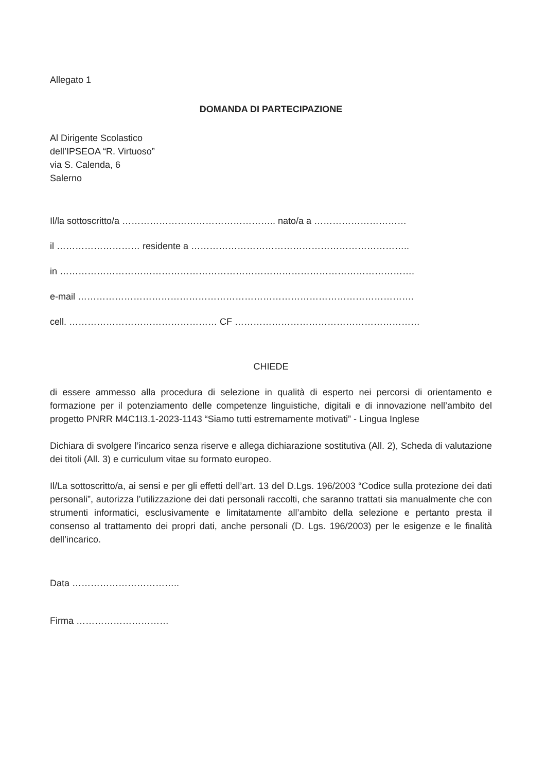Allegato 1
DOMANDA DI PARTECIPAZIONE
Al Dirigente Scolastico
dell’IPSEOA “R. Virtuoso”
via S. Calenda, 6
Salerno
Il/la sottoscritto/a ………………………………………….. nato/a a …………………………
il ……………………… residente a ……………………………………………………………..
in …………………………………………………………………………………………………….
e-mail ……………………………………………………………………………………………….
cell. ………………………………………… CF ……………………………………………………
CHIEDE
di essere ammesso alla procedura di selezione in qualità di esperto nei percorsi di orientamento e formazione per il potenziamento delle competenze linguistiche, digitali e di innovazione nell’ambito del progetto PNRR M4C1I3.1-2023-1143 “Siamo tutti estremamente motivati” - Lingua Inglese
Dichiara di svolgere l’incarico senza riserve e allega dichiarazione sostitutiva (All. 2), Scheda di valutazione dei titoli (All. 3) e curriculum vitae su formato europeo.
Il/La sottoscritto/a, ai sensi e per gli effetti dell’art. 13 del D.Lgs. 196/2003 “Codice sulla protezione dei dati personali”, autorizza l’utilizzazione dei dati personali raccolti, che saranno trattati sia manualmente che con strumenti informatici, esclusivamente e limitatamente all’ambito della selezione e pertanto presta il consenso al trattamento dei propri dati, anche personali (D. Lgs. 196/2003) per le esigenze e le finalità dell’incarico.
Data ……………………………..
Firma …………………………